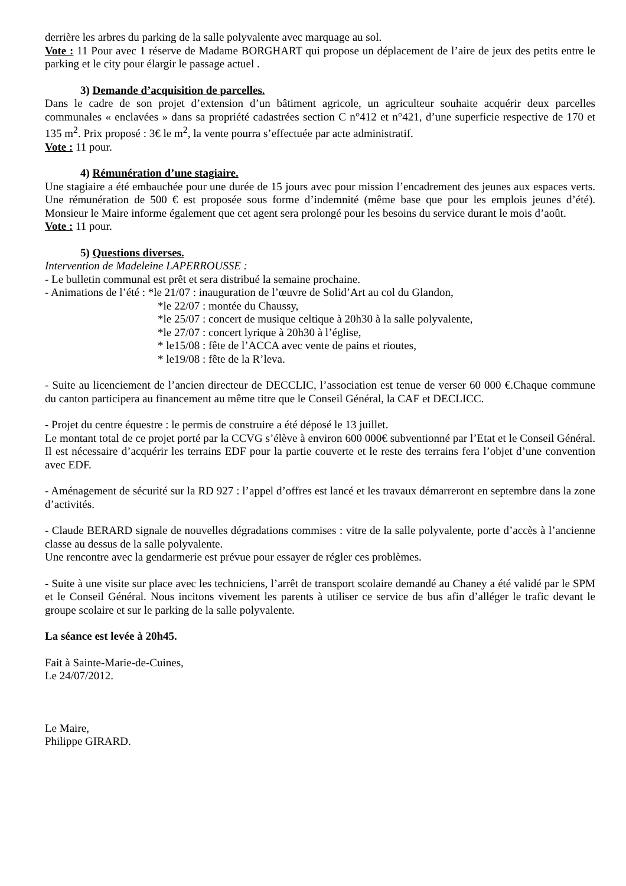derrière les arbres du parking de la salle polyvalente avec marquage au sol.
Vote : 11 Pour avec 1 réserve de Madame BORGHART qui propose un déplacement de l’aire de jeux des petits entre le parking et le city pour élargir le passage actuel .
3) Demande d’acquisition de parcelles.
Dans le cadre de son projet d’extension d’un bâtiment agricole, un agriculteur souhaite acquérir deux parcelles communales « enclavées » dans sa propriété cadastrées section C n°412 et n°421, d’une superficie respective de 170 et 135 m<sup>2</sup>. Prix proposé : 3€ le m<sup>2</sup>, la vente pourra s’effectuée par acte administratif.
Vote : 11 pour.
4) Rémunération d’une stagiaire.
Une stagiaire a été embauchée pour une durée de 15 jours avec pour mission l’encadrement des jeunes aux espaces verts. Une rémunération de 500 € est proposée sous forme d’indemnité (même base que pour les emplois jeunes d’été). Monsieur le Maire informe également que cet agent sera prolongé pour les besoins du service durant le mois d’août.
Vote : 11 pour.
5) Questions diverses.
Intervention de Madeleine LAPERROUSSE :
- Le bulletin communal est prêt et sera distribué la semaine prochaine.
- Animations de l’été : *le 21/07 : inauguration de l’œuvre de Solid’Art au col du Glandon,
*le 22/07 : montée du Chaussy,
*le 25/07 : concert de musique celtique à 20h30 à la salle polyvalente,
*le 27/07 : concert lyrique à 20h30 à l’église,
* le15/08 : fête de l’ACCA avec vente de pains et rioutes,
* le19/08 : fête de la R’leva.
- Suite au licenciement de l’ancien directeur de DECCLIC, l’association est tenue de verser 60 000 €.Chaque commune du canton participera au financement au même titre que le Conseil Général, la CAF et DECLICC.
- Projet du centre équestre : le permis de construire a été déposé le 13 juillet.
Le montant total de ce projet porté par la CCVG s’élève à environ 600 000€ subventionné par l’Etat et le Conseil Général. Il est nécessaire d’acquérir les terrains EDF pour la partie couverte et le reste des terrains fera l’objet d’une convention avec EDF.
- Aménagement de sécurité sur la RD 927 : l’appel d’offres est lancé et les travaux démarreront en septembre dans la zone d’activités.
- Claude BERARD signale de nouvelles dégradations commises : vitre de la salle polyvalente, porte d’accès à l’ancienne classe au dessus de la salle polyvalente.
Une rencontre avec la gendarmerie est prévue pour essayer de régler ces problèmes.
- Suite à une visite sur place avec les techniciens, l’arrêt de transport scolaire demandé au Chaney a été validé par le SPM et le Conseil Général. Nous incitons vivement les parents à utiliser ce service de bus afin d’alléger le trafic devant le groupe scolaire et sur le parking de la salle polyvalente.
La séance est levée à 20h45.
Fait à Sainte-Marie-de-Cuines,
Le 24/07/2012.
Le Maire,
Philippe GIRARD.